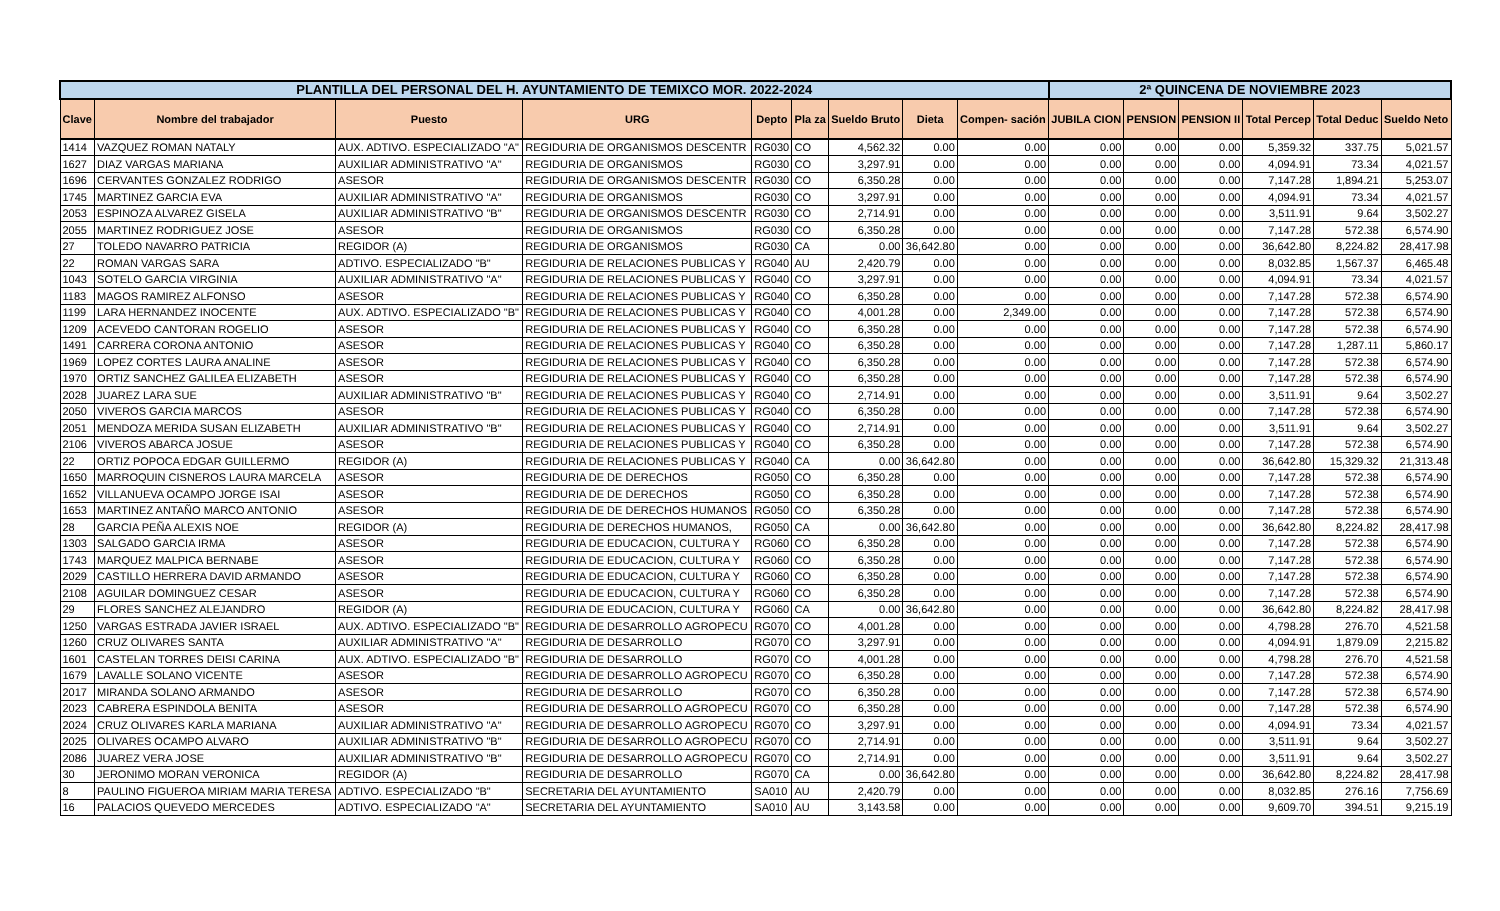| PLANTILLA DEL PERSONAL DEL H. AYUNTAMIENTO DE TEMIXCO MOR. 2022-2024 | | | | | | | | | 2ª QUINCENA DE NOVIEMBRE 2023 | | | | | |
| --- | --- | --- | --- | --- | --- | --- | --- | --- | --- | --- | --- | --- | --- | --- |
| Clave | Nombre del trabajador | Puesto | URG | Depto | Pla za | Sueldo Bruto | Dieta | Compen- sación | JUBILA CION | PENSION | PENSION II | Total Percep | Total Deduc | Sueldo Neto |
| 1414 | VAZQUEZ ROMAN NATALY | AUX. ADTIVO. ESPECIALIZADO "A" | REGIDURIA DE ORGANISMOS DESCENTR | RG030 | CO | 4,562.32 | 0.00 | 0.00 | 0.00 | 0.00 | 0.00 | 5,359.32 | 337.75 | 5,021.57 |
| 1627 | DIAZ VARGAS MARIANA | AUXILIAR ADMINISTRATIVO "A" | REGIDURIA DE ORGANISMOS | RG030 | CO | 3,297.91 | 0.00 | 0.00 | 0.00 | 0.00 | 0.00 | 4,094.91 | 73.34 | 4,021.57 |
| 1696 | CERVANTES GONZALEZ RODRIGO | ASESOR | REGIDURIA DE ORGANISMOS DESCENTR | RG030 | CO | 6,350.28 | 0.00 | 0.00 | 0.00 | 0.00 | 0.00 | 7,147.28 | 1,894.21 | 5,253.07 |
| 1745 | MARTINEZ GARCIA EVA | AUXILIAR ADMINISTRATIVO "A" | REGIDURIA DE ORGANISMOS | RG030 | CO | 3,297.91 | 0.00 | 0.00 | 0.00 | 0.00 | 0.00 | 4,094.91 | 73.34 | 4,021.57 |
| 2053 | ESPINOZA ALVAREZ GISELA | AUXILIAR ADMINISTRATIVO "B" | REGIDURIA DE ORGANISMOS DESCENTR | RG030 | CO | 2,714.91 | 0.00 | 0.00 | 0.00 | 0.00 | 0.00 | 3,511.91 | 9.64 | 3,502.27 |
| 2055 | MARTINEZ RODRIGUEZ JOSE | ASESOR | REGIDURIA DE ORGANISMOS | RG030 | CO | 6,350.28 | 0.00 | 0.00 | 0.00 | 0.00 | 0.00 | 7,147.28 | 572.38 | 6,574.90 |
| 27 | TOLEDO NAVARRO PATRICIA | REGIDOR (A) | REGIDURIA DE ORGANISMOS | RG030 | CA | 0.00 | 36,642.80 | 0.00 | 0.00 | 0.00 | 0.00 | 36,642.80 | 8,224.82 | 28,417.98 |
| 22 | ROMAN VARGAS SARA | ADTIVO. ESPECIALIZADO "B" | REGIDURIA DE RELACIONES PUBLICAS Y | RG040 | AU | 2,420.79 | 0.00 | 0.00 | 0.00 | 0.00 | 0.00 | 8,032.85 | 1,567.37 | 6,465.48 |
| 1043 | SOTELO GARCIA VIRGINIA | AUXILIAR ADMINISTRATIVO "A" | REGIDURIA DE RELACIONES PUBLICAS Y | RG040 | CO | 3,297.91 | 0.00 | 0.00 | 0.00 | 0.00 | 0.00 | 4,094.91 | 73.34 | 4,021.57 |
| 1183 | MAGOS RAMIREZ ALFONSO | ASESOR | REGIDURIA DE RELACIONES PUBLICAS Y | RG040 | CO | 6,350.28 | 0.00 | 0.00 | 0.00 | 0.00 | 0.00 | 7,147.28 | 572.38 | 6,574.90 |
| 1199 | LARA HERNANDEZ INOCENTE | AUX. ADTIVO. ESPECIALIZADO "B" | REGIDURIA DE RELACIONES PUBLICAS Y | RG040 | CO | 4,001.28 | 0.00 | 2,349.00 | 0.00 | 0.00 | 0.00 | 7,147.28 | 572.38 | 6,574.90 |
| 1209 | ACEVEDO CANTORAN ROGELIO | ASESOR | REGIDURIA DE RELACIONES PUBLICAS Y | RG040 | CO | 6,350.28 | 0.00 | 0.00 | 0.00 | 0.00 | 0.00 | 7,147.28 | 572.38 | 6,574.90 |
| 1491 | CARRERA CORONA ANTONIO | ASESOR | REGIDURIA DE RELACIONES PUBLICAS Y | RG040 | CO | 6,350.28 | 0.00 | 0.00 | 0.00 | 0.00 | 0.00 | 7,147.28 | 1,287.11 | 5,860.17 |
| 1969 | LOPEZ CORTES LAURA ANALINE | ASESOR | REGIDURIA DE RELACIONES PUBLICAS Y | RG040 | CO | 6,350.28 | 0.00 | 0.00 | 0.00 | 0.00 | 0.00 | 7,147.28 | 572.38 | 6,574.90 |
| 1970 | ORTIZ SANCHEZ GALILEA ELIZABETH | ASESOR | REGIDURIA DE RELACIONES PUBLICAS Y | RG040 | CO | 6,350.28 | 0.00 | 0.00 | 0.00 | 0.00 | 0.00 | 7,147.28 | 572.38 | 6,574.90 |
| 2028 | JUAREZ LARA SUE | AUXILIAR ADMINISTRATIVO "B" | REGIDURIA DE RELACIONES PUBLICAS Y | RG040 | CO | 2,714.91 | 0.00 | 0.00 | 0.00 | 0.00 | 0.00 | 3,511.91 | 9.64 | 3,502.27 |
| 2050 | VIVEROS GARCIA MARCOS | ASESOR | REGIDURIA DE RELACIONES PUBLICAS Y | RG040 | CO | 6,350.28 | 0.00 | 0.00 | 0.00 | 0.00 | 0.00 | 7,147.28 | 572.38 | 6,574.90 |
| 2051 | MENDOZA MERIDA SUSAN ELIZABETH | AUXILIAR ADMINISTRATIVO "B" | REGIDURIA DE RELACIONES PUBLICAS Y | RG040 | CO | 2,714.91 | 0.00 | 0.00 | 0.00 | 0.00 | 0.00 | 3,511.91 | 9.64 | 3,502.27 |
| 2106 | VIVEROS ABARCA JOSUE | ASESOR | REGIDURIA DE RELACIONES PUBLICAS Y | RG040 | CO | 6,350.28 | 0.00 | 0.00 | 0.00 | 0.00 | 0.00 | 7,147.28 | 572.38 | 6,574.90 |
| 22 | ORTIZ POPOCA EDGAR GUILLERMO | REGIDOR (A) | REGIDURIA DE RELACIONES PUBLICAS Y | RG040 | CA | 0.00 | 36,642.80 | 0.00 | 0.00 | 0.00 | 0.00 | 36,642.80 | 15,329.32 | 21,313.48 |
| 1650 | MARROQUIN CISNEROS LAURA MARCELA | ASESOR | REGIDURIA DE DE DERECHOS | RG050 | CO | 6,350.28 | 0.00 | 0.00 | 0.00 | 0.00 | 0.00 | 7,147.28 | 572.38 | 6,574.90 |
| 1652 | VILLANUEVA OCAMPO JORGE ISAI | ASESOR | REGIDURIA DE DE DERECHOS | RG050 | CO | 6,350.28 | 0.00 | 0.00 | 0.00 | 0.00 | 0.00 | 7,147.28 | 572.38 | 6,574.90 |
| 1653 | MARTINEZ ANTAÑO MARCO ANTONIO | ASESOR | REGIDURIA DE DE DERECHOS HUMANOS | RG050 | CO | 6,350.28 | 0.00 | 0.00 | 0.00 | 0.00 | 0.00 | 7,147.28 | 572.38 | 6,574.90 |
| 28 | GARCIA PEÑA ALEXIS NOE | REGIDOR (A) | REGIDURIA DE DERECHOS HUMANOS, | RG050 | CA | 0.00 | 36,642.80 | 0.00 | 0.00 | 0.00 | 0.00 | 36,642.80 | 8,224.82 | 28,417.98 |
| 1303 | SALGADO GARCIA IRMA | ASESOR | REGIDURIA DE EDUCACION, CULTURA Y | RG060 | CO | 6,350.28 | 0.00 | 0.00 | 0.00 | 0.00 | 0.00 | 7,147.28 | 572.38 | 6,574.90 |
| 1743 | MARQUEZ MALPICA BERNABE | ASESOR | REGIDURIA DE EDUCACION, CULTURA Y | RG060 | CO | 6,350.28 | 0.00 | 0.00 | 0.00 | 0.00 | 0.00 | 7,147.28 | 572.38 | 6,574.90 |
| 2029 | CASTILLO HERRERA DAVID ARMANDO | ASESOR | REGIDURIA DE EDUCACION, CULTURA Y | RG060 | CO | 6,350.28 | 0.00 | 0.00 | 0.00 | 0.00 | 0.00 | 7,147.28 | 572.38 | 6,574.90 |
| 2108 | AGUILAR DOMINGUEZ CESAR | ASESOR | REGIDURIA DE EDUCACION, CULTURA Y | RG060 | CO | 6,350.28 | 0.00 | 0.00 | 0.00 | 0.00 | 0.00 | 7,147.28 | 572.38 | 6,574.90 |
| 29 | FLORES SANCHEZ ALEJANDRO | REGIDOR (A) | REGIDURIA DE EDUCACION, CULTURA Y | RG060 | CA | 0.00 | 36,642.80 | 0.00 | 0.00 | 0.00 | 0.00 | 36,642.80 | 8,224.82 | 28,417.98 |
| 1250 | VARGAS ESTRADA JAVIER ISRAEL | AUX. ADTIVO. ESPECIALIZADO "B" | REGIDURIA DE DESARROLLO AGROPECU | RG070 | CO | 4,001.28 | 0.00 | 0.00 | 0.00 | 0.00 | 0.00 | 4,798.28 | 276.70 | 4,521.58 |
| 1260 | CRUZ OLIVARES SANTA | AUXILIAR ADMINISTRATIVO "A" | REGIDURIA DE DESARROLLO | RG070 | CO | 3,297.91 | 0.00 | 0.00 | 0.00 | 0.00 | 0.00 | 4,094.91 | 1,879.09 | 2,215.82 |
| 1601 | CASTELAN TORRES DEISI CARINA | AUX. ADTIVO. ESPECIALIZADO "B" | REGIDURIA DE DESARROLLO | RG070 | CO | 4,001.28 | 0.00 | 0.00 | 0.00 | 0.00 | 0.00 | 4,798.28 | 276.70 | 4,521.58 |
| 1679 | LAVALLE SOLANO VICENTE | ASESOR | REGIDURIA DE DESARROLLO AGROPECU | RG070 | CO | 6,350.28 | 0.00 | 0.00 | 0.00 | 0.00 | 0.00 | 7,147.28 | 572.38 | 6,574.90 |
| 2017 | MIRANDA SOLANO ARMANDO | ASESOR | REGIDURIA DE DESARROLLO | RG070 | CO | 6,350.28 | 0.00 | 0.00 | 0.00 | 0.00 | 0.00 | 7,147.28 | 572.38 | 6,574.90 |
| 2023 | CABRERA ESPINDOLA BENITA | ASESOR | REGIDURIA DE DESARROLLO AGROPECU | RG070 | CO | 6,350.28 | 0.00 | 0.00 | 0.00 | 0.00 | 0.00 | 7,147.28 | 572.38 | 6,574.90 |
| 2024 | CRUZ OLIVARES KARLA MARIANA | AUXILIAR ADMINISTRATIVO "A" | REGIDURIA DE DESARROLLO AGROPECU | RG070 | CO | 3,297.91 | 0.00 | 0.00 | 0.00 | 0.00 | 0.00 | 4,094.91 | 73.34 | 4,021.57 |
| 2025 | OLIVARES OCAMPO ALVARO | AUXILIAR ADMINISTRATIVO "B" | REGIDURIA DE DESARROLLO AGROPECU | RG070 | CO | 2,714.91 | 0.00 | 0.00 | 0.00 | 0.00 | 0.00 | 3,511.91 | 9.64 | 3,502.27 |
| 2086 | JUAREZ VERA JOSE | AUXILIAR ADMINISTRATIVO "B" | REGIDURIA DE DESARROLLO AGROPECU | RG070 | CO | 2,714.91 | 0.00 | 0.00 | 0.00 | 0.00 | 0.00 | 3,511.91 | 9.64 | 3,502.27 |
| 30 | JERONIMO MORAN VERONICA | REGIDOR (A) | REGIDURIA DE DESARROLLO | RG070 | CA | 0.00 | 36,642.80 | 0.00 | 0.00 | 0.00 | 0.00 | 36,642.80 | 8,224.82 | 28,417.98 |
| 8 | PAULINO FIGUEROA MIRIAM MARIA TERESA | ADTIVO. ESPECIALIZADO "B" | SECRETARIA DEL AYUNTAMIENTO | SA010 | AU | 2,420.79 | 0.00 | 0.00 | 0.00 | 0.00 | 0.00 | 8,032.85 | 276.16 | 7,756.69 |
| 16 | PALACIOS QUEVEDO MERCEDES | ADTIVO. ESPECIALIZADO "A" | SECRETARIA DEL AYUNTAMIENTO | SA010 | AU | 3,143.58 | 0.00 | 0.00 | 0.00 | 0.00 | 0.00 | 9,609.70 | 394.51 | 9,215.19 |